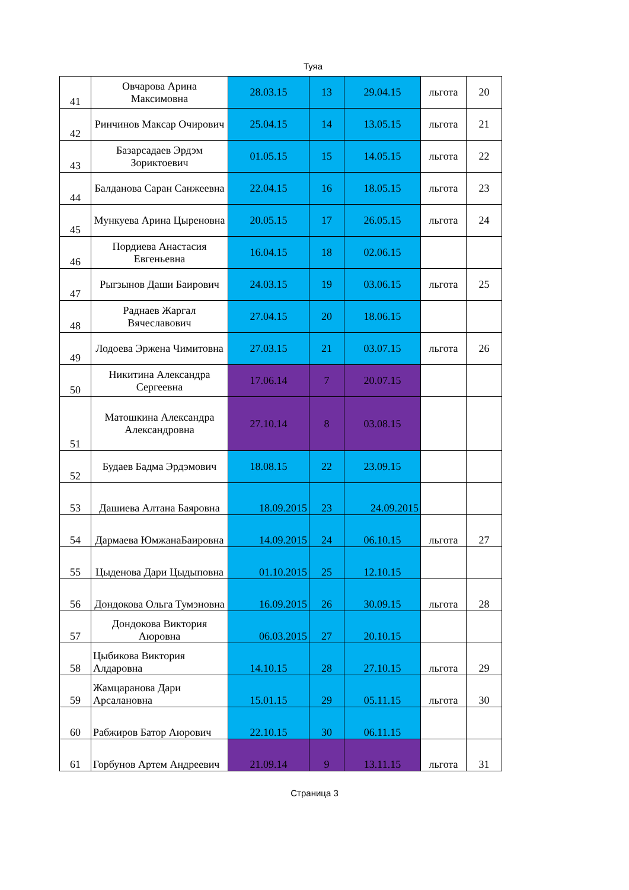Туяа
| 41 | Овчарова Арина Максимовна | 28.03.15 | 13 | 29.04.15 | льгота | 20 |
| 42 | Ринчинов Максар Очирович | 25.04.15 | 14 | 13.05.15 | льгота | 21 |
| 43 | Базарсадаев Эрдэм Зориктоевич | 01.05.15 | 15 | 14.05.15 | льгота | 22 |
| 44 | Балданова Саран Санжеевна | 22.04.15 | 16 | 18.05.15 | льгота | 23 |
| 45 | Мункуева Арина Цыреновна | 20.05.15 | 17 | 26.05.15 | льгота | 24 |
| 46 | Пордиева Анастасия Евгеньевна | 16.04.15 | 18 | 02.06.15 | | |
| 47 | Рыгзынов Даши Баирович | 24.03.15 | 19 | 03.06.15 | льгота | 25 |
| 48 | Раднаев Жаргал Вячеславович | 27.04.15 | 20 | 18.06.15 | | |
| 49 | Лодоева Эржена Чимитовна | 27.03.15 | 21 | 03.07.15 | льгота | 26 |
| 50 | Никитина Александра Сергеевна | 17.06.14 | 7 | 20.07.15 | | |
| 51 | Матошкина Александра Александровна | 27.10.14 | 8 | 03.08.15 | | |
| 52 | Будаев Бадма Эрдэмович | 18.08.15 | 22 | 23.09.15 | | |
| 53 | Дашиева Алтана Баяровна | 18.09.2015 | 23 | 24.09.2015 | | |
| 54 | Дармаева ЮмжанаБаировна | 14.09.2015 | 24 | 06.10.15 | льгота | 27 |
| 55 | Цыденова Дари Цыдыповна | 01.10.2015 | 25 | 12.10.15 | | |
| 56 | Дондокова Ольга Тумэновна | 16.09.2015 | 26 | 30.09.15 | льгота | 28 |
| 57 | Дондокова Виктория Аюровна | 06.03.2015 | 27 | 20.10.15 | | |
| 58 | Цыбикова Виктория Алдаровна | 14.10.15 | 28 | 27.10.15 | льгота | 29 |
| 59 | Жамцаранова Дари Арсалановна | 15.01.15 | 29 | 05.11.15 | льгота | 30 |
| 60 | Рабжиров Батор Аюрович | 22.10.15 | 30 | 06.11.15 | | |
| 61 | Горбунов Артем Андреевич | 21.09.14 | 9 | 13.11.15 | льгота | 31 |
Страница 3